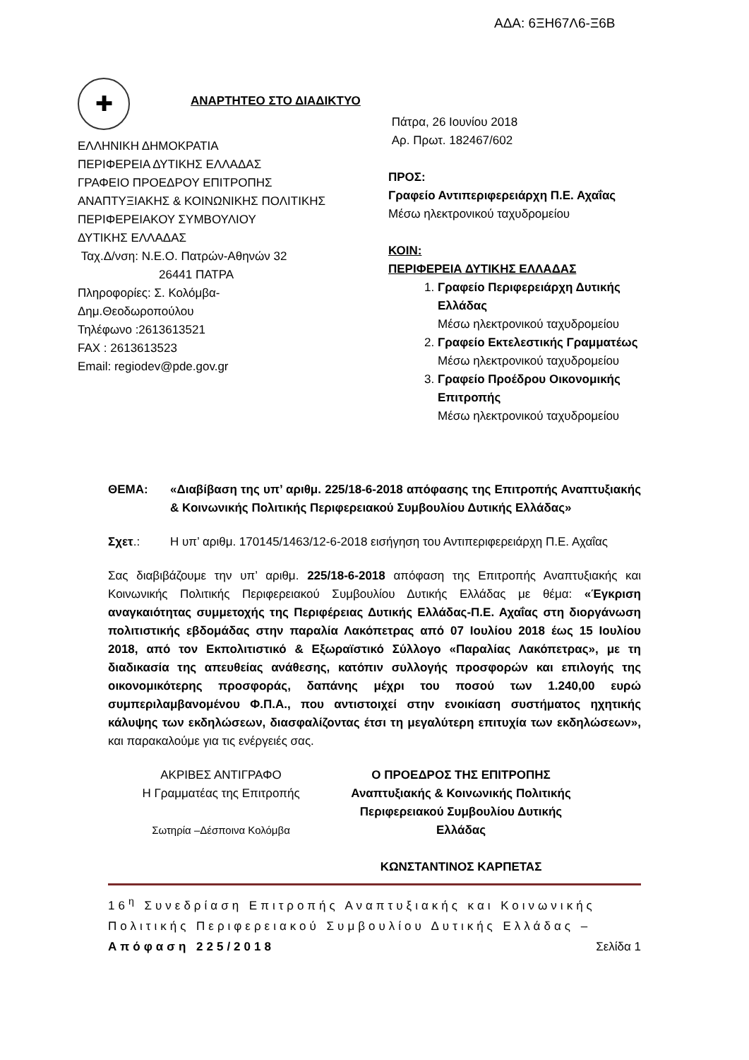ΑΔΑ: 6ΞΗ67Λ6-Ξ6Β
✚
ΕΛΛΗΝΙΚΗ ΔΗΜΟΚΡΑΤΙΑ
ΠΕΡΙΦΕΡΕΙΑ ΔΥΤΙΚΗΣ ΕΛΛΑΔΑΣ
ΓΡΑΦΕΙΟ ΠΡΟΕΔΡΟΥ ΕΠΙΤΡΟΠΗΣ
ΑΝΑΠΤΥΞΙΑΚΗΣ & ΚΟΙΝΩΝΙΚΗΣ ΠΟΛΙΤΙΚΗΣ
ΠΕΡΙΦΕΡΕΙΑΚΟΥ ΣΥΜΒΟΥΛΙΟΥ
ΔΥΤΙΚΗΣ ΕΛΛΑΔΑΣ
Ταχ.Δ/νση: Ν.Ε.Ο. Πατρών-Αθηνών 32
26441 ΠΑΤΡΑ
Πληροφορίες: Σ. Κολόμβα-
Δημ.Θεοδωροπούλου
Τηλέφωνο :2613613521
FAX : 2613613523
Email: regiodev@pde.gov.gr
ΑΝΑΡΤΗΤΕΟ ΣΤΟ ΔΙΑΔΙΚΤΥΟ
Πάτρα, 26 Ιουνίου 2018
Αρ. Πρωτ. 182467/602
ΠΡΟΣ:
Γραφείο Αντιπεριφερειάρχη Π.Ε. Αχαΐας
Μέσω ηλεκτρονικού ταχυδρομείου
ΚΟΙΝ:
ΠΕΡΙΦΕΡΕΙΑ ΔΥΤΙΚΗΣ ΕΛΛΑΔΑΣ
1. Γραφείο Περιφερειάρχη Δυτικής Ελλάδας
Μέσω ηλεκτρονικού ταχυδρομείου
2. Γραφείο Εκτελεστικής Γραμματέως
Μέσω ηλεκτρονικού ταχυδρομείου
3. Γραφείο Προέδρου Οικονομικής Επιτροπής
Μέσω ηλεκτρονικού ταχυδρομείου
ΘΕΜΑ: «Διαβίβαση της υπ’ αριθμ. 225/18-6-2018 απόφασης της Επιτροπής Αναπτυξιακής & Κοινωνικής Πολιτικής Περιφερειακού Συμβουλίου Δυτικής Ελλάδας»
Σχετ.: Η υπ’ αριθμ. 170145/1463/12-6-2018 εισήγηση του Αντιπεριφερειάρχη Π.Ε. Αχαΐας
Σας διαβιβάζουμε την υπ’ αριθμ. 225/18-6-2018 απόφαση της Επιτροπής Αναπτυξιακής και Κοινωνικής Πολιτικής Περιφερειακού Συμβουλίου Δυτικής Ελλάδας με θέμα: «Έγκριση αναγκαιότητας συμμετοχής της Περιφέρειας Δυτικής Ελλάδας-Π.Ε. Αχαΐας στη διοργάνωση πολιτιστικής εβδομάδας στην παραλία Λακόπετρας από 07 Ιουλίου 2018 έως 15 Ιουλίου 2018, από τον Εκπολιτιστικό & Εξωραϊστικό Σύλλογο «Παραλίας Λακόπετρας», με τη διαδικασία της απευθείας ανάθεσης, κατόπιν συλλογής προσφορών και επιλογής της οικονομικότερης προσφοράς, δαπάνης μέχρι του ποσού των 1.240,00 ευρώ συμπεριλαμβανομένου Φ.Π.Α., που αντιστοιχεί στην ενοικίαση συστήματος ηχητικής κάλυψης των εκδηλώσεων, διασφαλίζοντας έτσι τη μεγαλύτερη επιτυχία των εκδηλώσεων», και παρακαλούμε για τις ενέργειές σας.
ΑΚΡΙΒΕΣ ΑΝΤΙΓΡΑΦΟ
Η Γραμματέας της Επιτροπής
Σωτηρία –Δέσποινα Κολόμβα
Ο ΠΡΟΕΔΡΟΣ ΤΗΣ ΕΠΙΤΡΟΠΗΣ
Αναπτυξιακής & Κοινωνικής Πολιτικής
Περιφερειακού Συμβουλίου Δυτικής
Ελλάδας
ΚΩΝΣΤΑΝΤΙΝΟΣ ΚΑΡΠΕΤΑΣ
16<sup>η</sup> Συνεδρίαση Επιτροπής Αναπτυξιακής και Κοινωνικής Πολιτικής Περιφερειακού Συμβουλίου Δυτικής Ελλάδας – Απόφαση 225/2018 Σελίδα 1